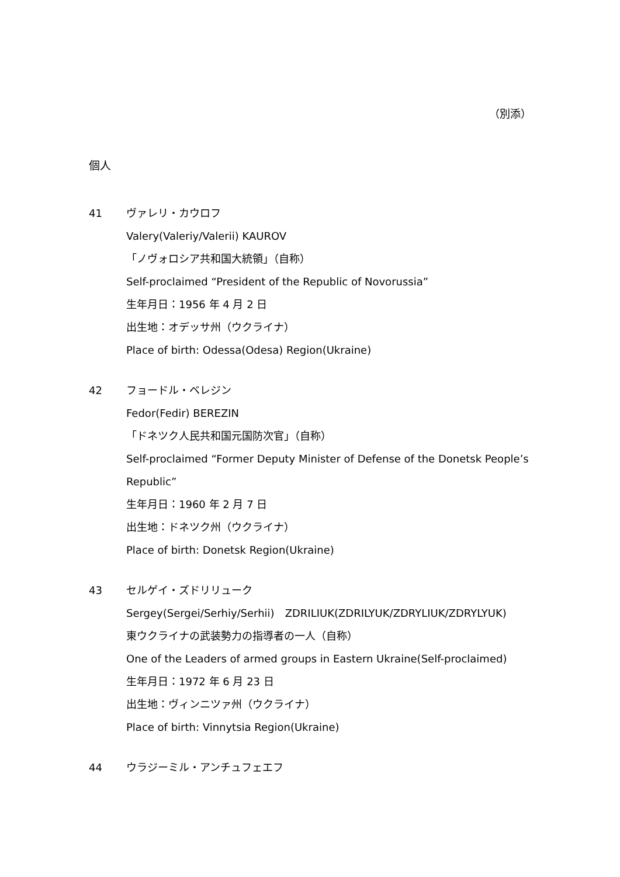（別添）
個人
41 ヴァレリ・カウロフ
Valery(Valeriy/Valerii) KAUROV
「ノヴォロシア共和国大統領」（自称）
Self-proclaimed “President of the Republic of Novorussia”
生年月日：1956 年 4 月 2 日
出生地：オデッサ州（ウクライナ）
Place of birth: Odessa(Odesa) Region(Ukraine)
42 フョードル・ベレジン
Fedor(Fedir) BEREZIN
「ドネツク人民共和国元国防次官」（自称）
Self-proclaimed “Former Deputy Minister of Defense of the Donetsk People’s Republic”
生年月日：1960 年 2 月 7 日
出生地：ドネツク州（ウクライナ）
Place of birth: Donetsk Region(Ukraine)
43 セルゲイ・ズドリリューク
Sergey(Sergei/Serhiy/Serhii)　ZDRILIUK(ZDRILYUK/ZDRYLIUK/ZDRYLYUK)
東ウクライナの武装勢力の指導者の一人（自称）
One of the Leaders of armed groups in Eastern Ukraine(Self-proclaimed)
生年月日：1972 年 6 月 23 日
出生地：ヴィンニツァ州（ウクライナ）
Place of birth: Vinnytsia Region(Ukraine)
44 ウラジーミル・アンチュフェエフ